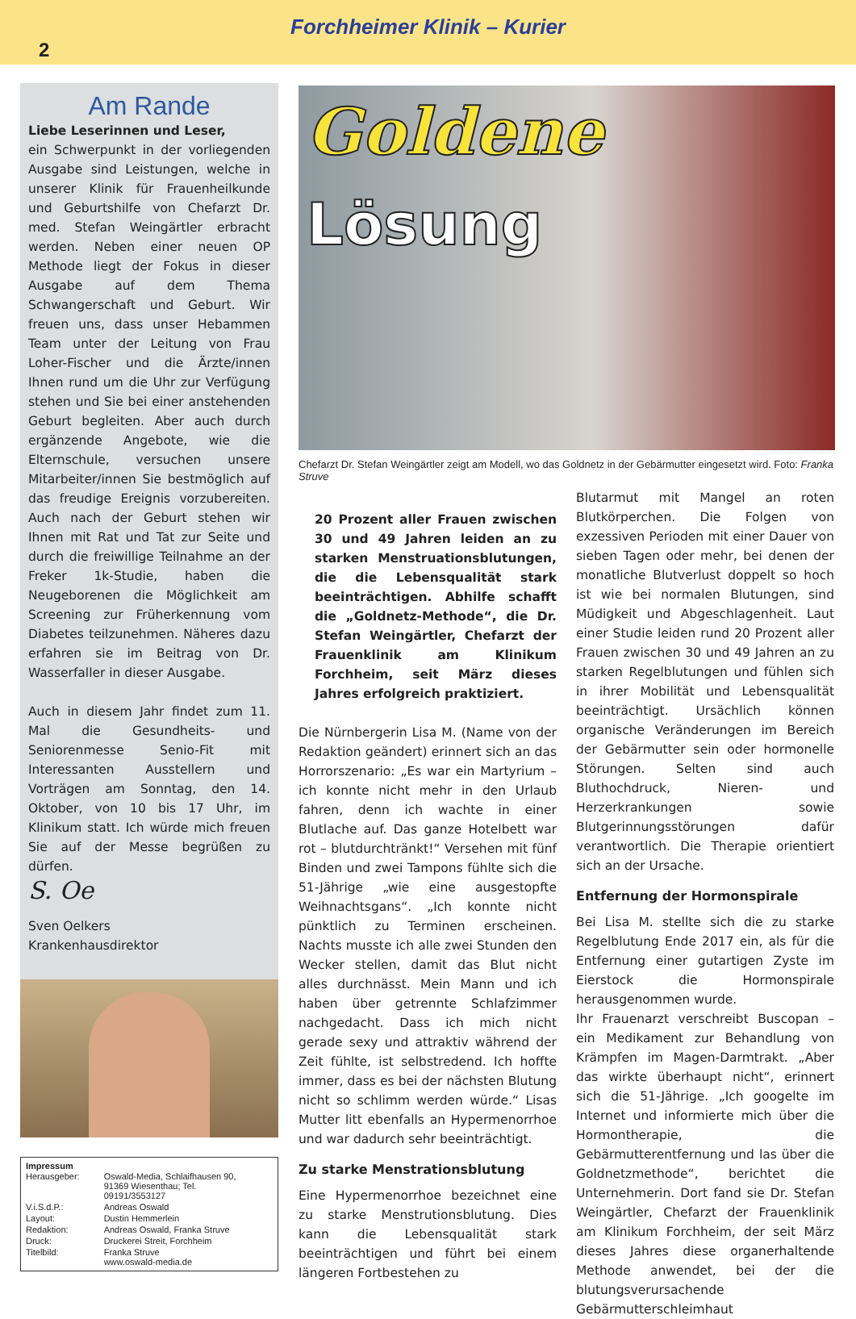Forchheimer Klinik – Kurier
2
Am Rande
Liebe Leserinnen und Leser,
ein Schwerpunkt in der vorliegenden Ausgabe sind Leistungen, welche in unserer Klinik für Frauenheilkunde und Geburtshilfe von Chefarzt Dr. med. Stefan Weingärtler erbracht werden. Neben einer neuen OP Methode liegt der Fokus in dieser Ausgabe auf dem Thema Schwangerschaft und Geburt. Wir freuen uns, dass unser Hebammen Team unter der Leitung von Frau Loher-Fischer und die Ärzte/innen Ihnen rund um die Uhr zur Verfügung stehen und Sie bei einer anstehenden Geburt begleiten. Aber auch durch ergänzende Angebote, wie die Elternschule, versuchen unsere Mitarbeiter/innen Sie bestmöglich auf das freudige Ereignis vorzubereiten. Auch nach der Geburt stehen wir Ihnen mit Rat und Tat zur Seite und durch die freiwillige Teilnahme an der Freker 1k-Studie, haben die Neugeborenen die Möglichkeit am Screening zur Früherkennung vom Diabetes teilzunehmen. Näheres dazu erfahren sie im Beitrag von Dr. Wasserfaller in dieser Ausgabe.
Auch in diesem Jahr findet zum 11. Mal die Gesundheits- und Seniorenmesse Senio-Fit mit Interessanten Ausstellern und Vorträgen am Sonntag, den 14. Oktober, von 10 bis 17 Uhr, im Klinikum statt. Ich würde mich freuen Sie auf der Messe begrüßen zu dürfen.
S. Oe
Sven Oelkers
Krankenhausdirektor
Impressum
| Herausgeber: | Oswald-Media, Schlaifhausen 90, 91369 Wiesenthau; Tel. 09191/3553127 |
| V.i.S.d.P.: | Andreas Oswald |
| Layout: | Dustin Hemmerlein |
| Redaktion: | Andreas Oswald, Franka Struve |
| Druck: | Druckerei Streit, Forchheim |
| Titelbild: | Franka Struve www.oswald-media.de |
Goldene
Lösung
Chefarzt Dr. Stefan Weingärtler zeigt am Modell, wo das Goldnetz in der Gebärmutter eingesetzt wird. Foto: Franka Struve
20 Prozent aller Frauen zwischen 30 und 49 Jahren leiden an zu starken Menstruationsblutungen, die die Lebensqualität stark beeinträchtigen. Abhilfe schafft die „Goldnetz-Methode“, die Dr. Stefan Weingärtler, Chefarzt der Frauenklinik am Klinikum Forchheim, seit März dieses Jahres erfolgreich praktiziert.
Die Nürnbergerin Lisa M. (Name von der Redaktion geändert) erinnert sich an das Horrorszenario: „Es war ein Martyrium – ich konnte nicht mehr in den Urlaub fahren, denn ich wachte in einer Blutlache auf. Das ganze Hotelbett war rot – blutdurchtränkt!“ Versehen mit fünf Binden und zwei Tampons fühlte sich die 51-Jährige „wie eine ausgestopfte Weihnachtsgans“. „Ich konnte nicht pünktlich zu Terminen erscheinen. Nachts musste ich alle zwei Stunden den Wecker stellen, damit das Blut nicht alles durchnässt. Mein Mann und ich haben über getrennte Schlafzimmer nachgedacht. Dass ich mich nicht gerade sexy und attraktiv während der Zeit fühlte, ist selbstredend. Ich hoffte immer, dass es bei der nächsten Blutung nicht so schlimm werden würde.“ Lisas Mutter litt ebenfalls an Hypermenorrhoe und war dadurch sehr beeinträchtigt.
Zu starke Menstrationsblutung
Eine Hypermenorrhoe bezeichnet eine zu starke Menstrutionsblutung. Dies kann die Lebensqualität stark beeinträchtigen und führt bei einem längeren Fortbestehen zu
Blutarmut mit Mangel an roten Blutkörperchen. Die Folgen von exzessiven Perioden mit einer Dauer von sieben Tagen oder mehr, bei denen der monatliche Blutverlust doppelt so hoch ist wie bei normalen Blutungen, sind Müdigkeit und Abgeschlagenheit. Laut einer Studie leiden rund 20 Prozent aller Frauen zwischen 30 und 49 Jahren an zu starken Regelblutungen und fühlen sich in ihrer Mobilität und Lebensqualität beeinträchtigt. Ursächlich können organische Veränderungen im Bereich der Gebärmutter sein oder hormonelle Störungen. Selten sind auch Bluthochdruck, Nieren- und Herzerkrankungen sowie Blutgerinnungsstörungen dafür verantwortlich. Die Therapie orientiert sich an der Ursache.
Entfernung der Hormonspirale
Bei Lisa M. stellte sich die zu starke Regelblutung Ende 2017 ein, als für die Entfernung einer gutartigen Zyste im Eierstock die Hormonspirale herausgenommen wurde.
Ihr Frauenarzt verschreibt Buscopan – ein Medikament zur Behandlung von Krämpfen im Magen-Darmtrakt. „Aber das wirkte überhaupt nicht“, erinnert sich die 51-Jährige. „Ich googelte im Internet und informierte mich über die Hormontherapie, die Gebärmutterentfernung und las über die Goldnetzmethode“, berichtet die Unternehmerin. Dort fand sie Dr. Stefan Weingärtler, Chefarzt der Frauenklinik am Klinikum Forchheim, der seit März dieses Jahres diese organerhaltende Methode anwendet, bei der die blutungsverursachende Gebärmutterschleimhaut